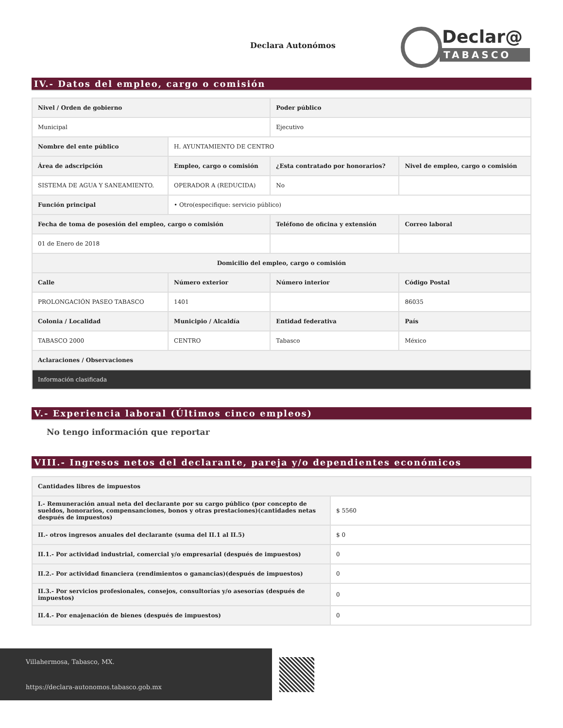Declara Autonómos
Declar@
TABASCO
IV.- Datos del empleo, cargo o comisión
| Nivel / Orden de gobierno | | Poder público | |
| --- | --- | --- | --- |
| Municipal | | Ejecutivo | |
| Nombre del ente público | H. AYUNTAMIENTO DE CENTRO | | |
| Área de adscripción | Empleo, cargo o comisión | ¿Esta contratado por honorarios? | Nivel de empleo, cargo o comisión |
| SISTEMA DE AGUA Y SANEAMIENTO. | OPERADOR A (REDUCIDA) | No | |
| Función principal | • Otro(especifique: servicio público) | | |
| Fecha de toma de posesión del empleo, cargo o comisión | | Teléfono de oficina y extensión | Correo laboral |
| 01 de Enero de 2018 | | | |
| Domicilio del empleo, cargo o comisión | | | |
| Calle | Número exterior | Número interior | Código Postal |
| PROLONGACIÓN PASEO TABASCO | 1401 | | 86035 |
| Colonia / Localidad | Municipio / Alcaldía | Entidad federativa | País |
| TABASCO 2000 | CENTRO | Tabasco | México |
| Aclaraciones / Observaciones | | | |
| Información clasificada | | | |
V.- Experiencia laboral (Últimos cinco empleos)
No tengo información que reportar
VIII.- Ingresos netos del declarante, pareja y/o dependientes económicos
| Cantidades libres de impuestos | |
| --- | --- |
| I.- Remuneración anual neta del declarante por su cargo público (por concepto de sueldos, honorarios, compensanciones, bonos y otras prestaciones)(cantidades netas después de impuestos) | $ 5560 |
| II.- otros ingresos anuales del declarante (suma del II.1 al II.5) | $ 0 |
| II.1.- Por actividad industrial, comercial y/o empresarial (después de impuestos) | 0 |
| II.2.- Por actividad financiera (rendimientos o ganancias)(después de impuestos) | 0 |
| II.3.- Por servicios profesionales, consejos, consultorías y/o asesorías (después de impuestos) | 0 |
| II.4.- Por enajenación de bienes (después de impuestos) | 0 |
Villahermosa, Tabasco, MX.
https://declara-autonomos.tabasco.gob.mx